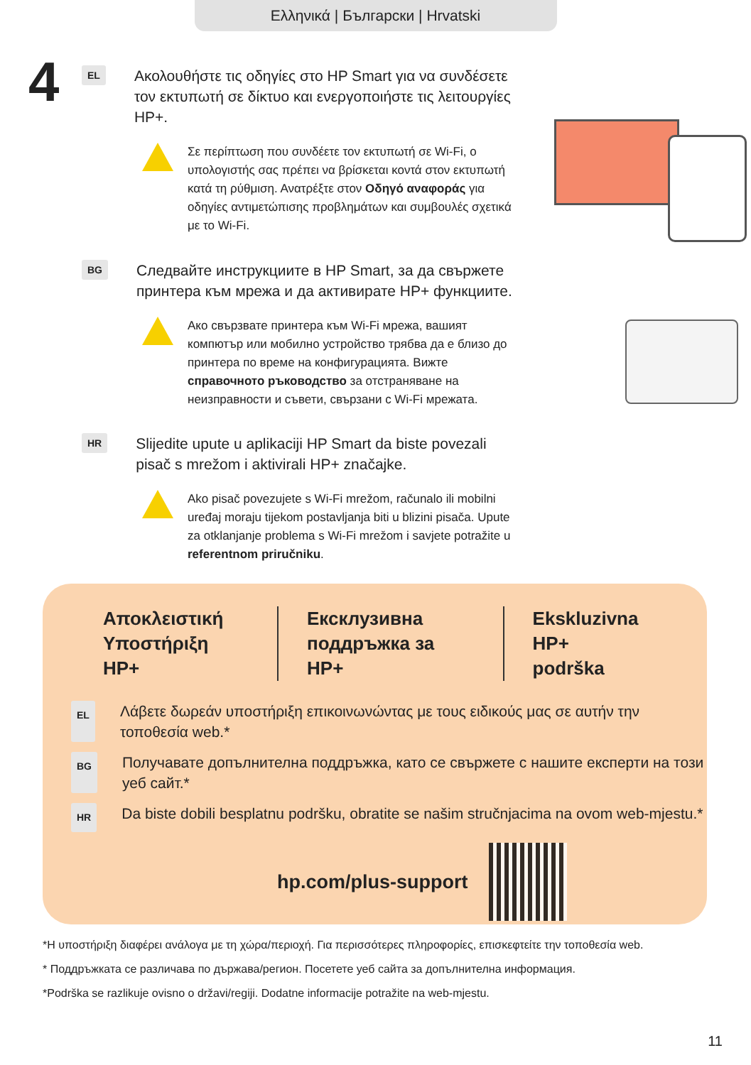Ελληνικά | Български | Hrvatski
4
EL
Ακολουθήστε τις οδηγίες στο HP Smart για να συνδέσετε τον εκτυπωτή σε δίκτυο και ενεργοποιήστε τις λειτουργίες HP+.
Σε περίπτωση που συνδέετε τον εκτυπωτή σε Wi-Fi, ο υπολογιστής σας πρέπει να βρίσκεται κοντά στον εκτυπωτή κατά τη ρύθμιση. Ανατρέξτε στον Οδηγό αναφοράς για οδηγίες αντιμετώπισης προβλημάτων και συμβουλές σχετικά με το Wi-Fi.
BG
Следвайте инструкциите в HP Smart, за да свържете принтера към мрежа и да активирате HP+ функциите.
Ако свързвате принтера към Wi-Fi мрежа, вашият компютър или мобилно устройство трябва да е близо до принтера по време на конфигурацията. Вижте справочното ръководство за отстраняване на неизправности и съвети, свързани с Wi-Fi мрежата.
HR
Slijedite upute u aplikaciji HP Smart da biste povezali pisač s mrežom i aktivirali HP+ značajke.
Ako pisač povezujete s Wi-Fi mrežom, računalo ili mobilni uređaj moraju tijekom postavljanja biti u blizini pisača. Upute za otklanjanje problema s Wi-Fi mrežom i savjete potražite u referentnom priručniku.
Αποκλειστική
Υποστήριξη HP+
Ексклузивна
поддръжка за HP+
Ekskluzivna HP+
podrška
EL
Λάβετε δωρεάν υποστήριξη επικοινωνώντας με τους ειδικούς μας σε αυτήν την τοποθεσία web.*
BG
Получавате допълнителна поддръжка, като се свържете с нашите експерти на този уеб сайт.*
HR
Da biste dobili besplatnu podršku, obratite se našim stručnjacima na ovom web-mjestu.*
hp.com/plus-support
*Η υποστήριξη διαφέρει ανάλογα με τη χώρα/περιοχή. Για περισσότερες πληροφορίες, επισκεφτείτε την τοποθεσία web.
* Поддръжката се различава по държава/регион. Посетете уеб сайта за допълнителна информация.
*Podrška se razlikuje ovisno o državi/regiji. Dodatne informacije potražite na web-mjestu.
11